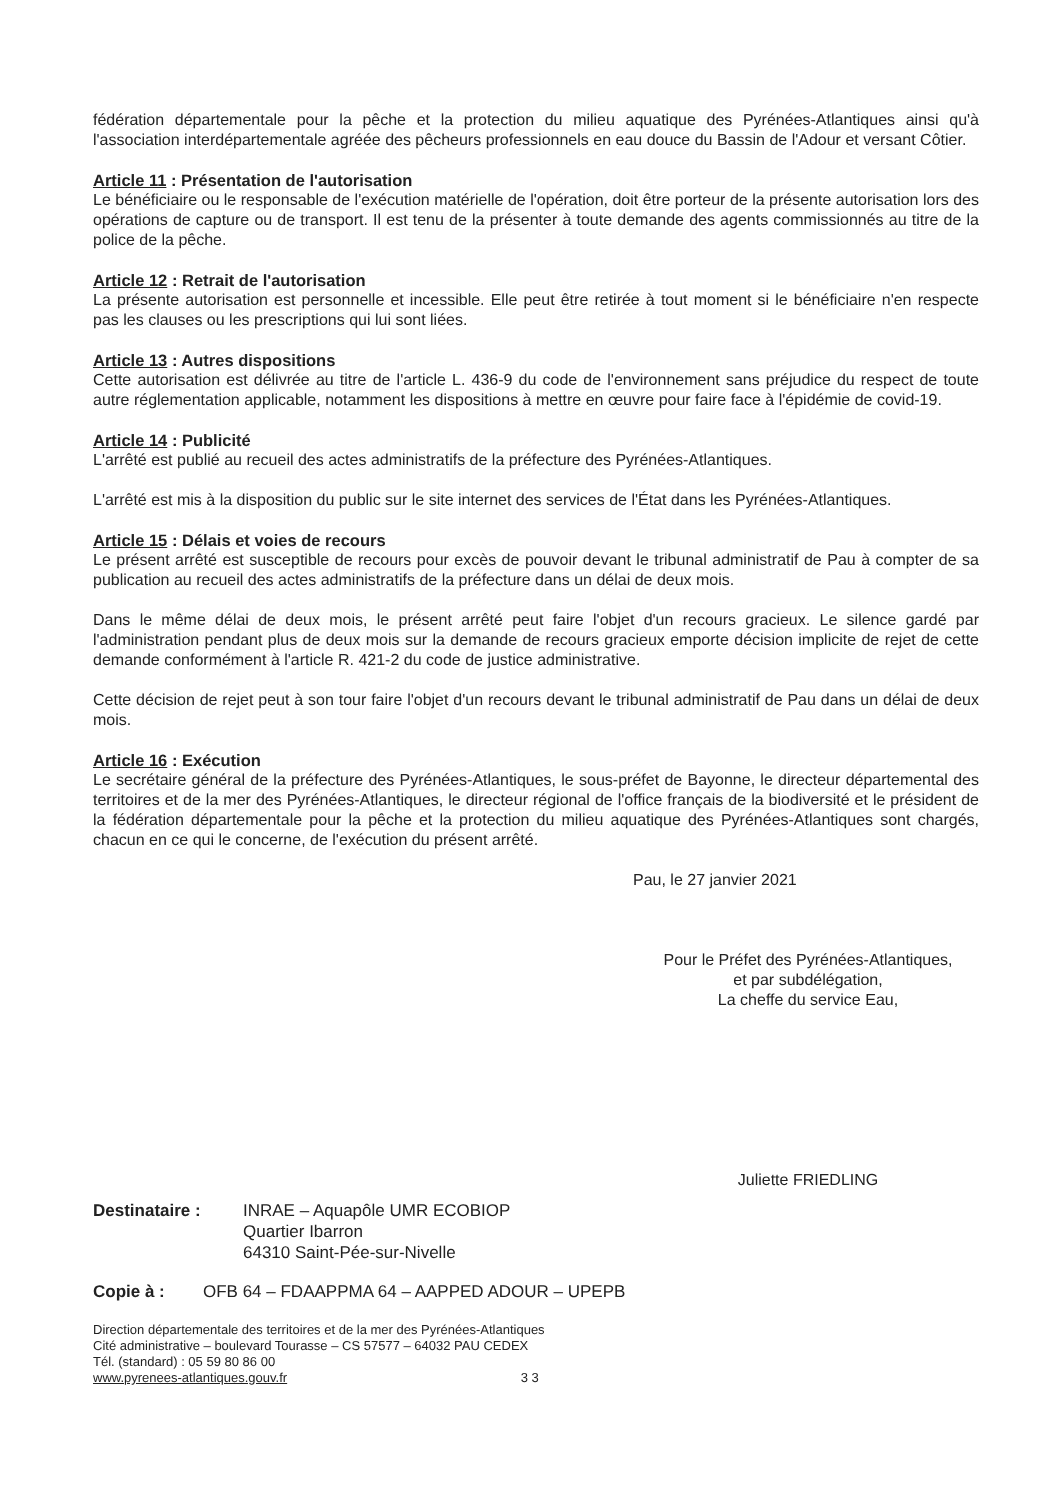fédération départementale pour la pêche et la protection du milieu aquatique des Pyrénées-Atlantiques ainsi qu'à l'association interdépartementale agréée des pêcheurs professionnels en eau douce du Bassin de l'Adour et versant Côtier.
Article 11 : Présentation de l'autorisation
Le bénéficiaire ou le responsable de l'exécution matérielle de l'opération, doit être porteur de la présente autorisation lors des opérations de capture ou de transport. Il est tenu de la présenter à toute demande des agents commissionnés au titre de la police de la pêche.
Article 12 : Retrait de l'autorisation
La présente autorisation est personnelle et incessible. Elle peut être retirée à tout moment si le bénéficiaire n'en respecte pas les clauses ou les prescriptions qui lui sont liées.
Article 13 : Autres dispositions
Cette autorisation est délivrée au titre de l'article L. 436-9 du code de l'environnement sans préjudice du respect de toute autre réglementation applicable, notamment les dispositions à mettre en œuvre pour faire face à l'épidémie de covid-19.
Article 14 : Publicité
L'arrêté est publié au recueil des actes administratifs de la préfecture des Pyrénées-Atlantiques.
L'arrêté est mis à la disposition du public sur le site internet des services de l'État dans les Pyrénées-Atlantiques.
Article 15 : Délais et voies de recours
Le présent arrêté est susceptible de recours pour excès de pouvoir devant le tribunal administratif de Pau à compter de sa publication au recueil des actes administratifs de la préfecture dans un délai de deux mois.
Dans le même délai de deux mois, le présent arrêté peut faire l'objet d'un recours gracieux. Le silence gardé par l'administration pendant plus de deux mois sur la demande de recours gracieux emporte décision implicite de rejet de cette demande conformément à l'article R. 421-2 du code de justice administrative.
Cette décision de rejet peut à son tour faire l'objet d'un recours devant le tribunal administratif de Pau dans un délai de deux mois.
Article 16 : Exécution
Le secrétaire général de la préfecture des Pyrénées-Atlantiques, le sous-préfet de Bayonne, le directeur départemental des territoires et de la mer des Pyrénées-Atlantiques, le directeur régional de l'office français de la biodiversité et le président de la fédération départementale pour la pêche et la protection du milieu aquatique des Pyrénées-Atlantiques sont chargés, chacun en ce qui le concerne, de l'exécution du présent arrêté.
Pau, le 27 janvier 2021
Pour le Préfet des Pyrénées-Atlantiques,
et par subdélégation,
La cheffe du service Eau,
Juliette FRIEDLING
Destinataire : INRAE – Aquapôle UMR ECOBIOP
Quartier Ibarron
64310 Saint-Pée-sur-Nivelle
Copie à : OFB 64 – FDAAPPMA 64 – AAPPED ADOUR – UPEPB
Direction départementale des territoires et de la mer des Pyrénées-Atlantiques
Cité administrative – boulevard Tourasse – CS 57577 – 64032 PAU CEDEX
Tél. (standard) : 05 59 80 86 00
www.pyrenees-atlantiques.gouv.fr 3 3